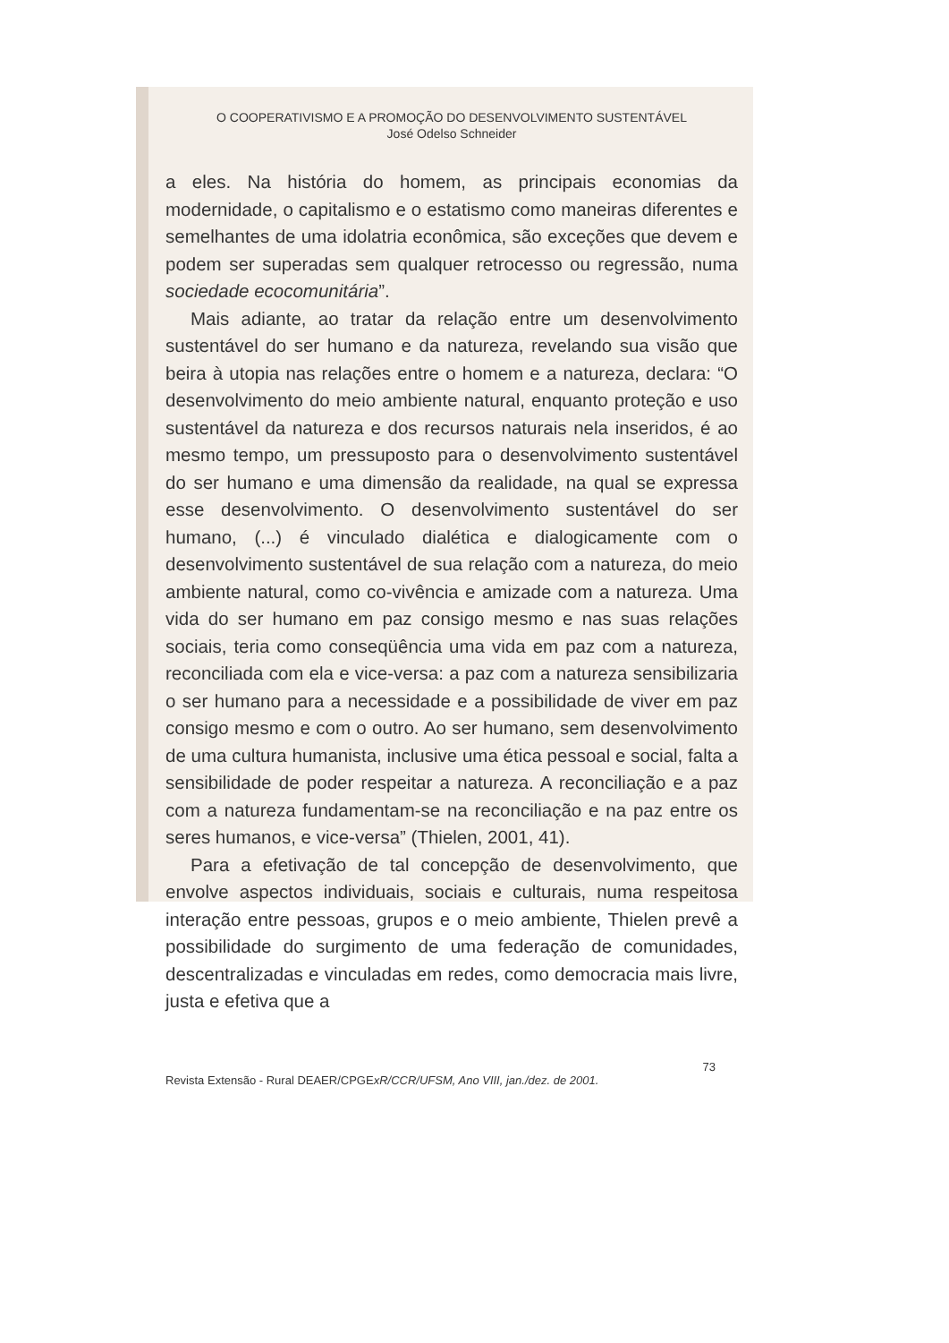O COOPERATIVISMO E A PROMOÇÃO DO DESENVOLVIMENTO SUSTENTÁVEL
José Odelso Schneider
a eles. Na história do homem, as principais economias da modernidade, o capitalismo e o estatismo como maneiras diferentes e semelhantes de uma idolatria econômica, são exceções que devem e podem ser superadas sem qualquer retrocesso ou regressão, numa sociedade ecocomunitária”.
Mais adiante, ao tratar da relação entre um desenvolvimento sustentável do ser humano e da natureza, revelando sua visão que beira à utopia nas relações entre o homem e a natureza, declara: “O desenvolvimento do meio ambiente natural, enquanto proteção e uso sustentável da natureza e dos recursos naturais nela inseridos, é ao mesmo tempo, um pressuposto para o desenvolvimento sustentável do ser humano e uma dimensão da realidade, na qual se expressa esse desenvolvimento. O desenvolvimento sustentável do ser humano, (...) é vinculado dialética e dialogicamente com o desenvolvimento sustentável de sua relação com a natureza, do meio ambiente natural, como co-vivência e amizade com a natureza. Uma vida do ser humano em paz consigo mesmo e nas suas relações sociais, teria como conseqüência uma vida em paz com a natureza, reconciliada com ela e vice-versa: a paz com a natureza sensibilizaria o ser humano para a necessidade e a possibilidade de viver em paz consigo mesmo e com o outro. Ao ser humano, sem desenvolvimento de uma cultura humanista, inclusive uma ética pessoal e social, falta a sensibilidade de poder respeitar a natureza. A reconciliação e a paz com a natureza fundamentam-se na reconciliação e na paz entre os seres humanos, e vice-versa” (Thielen, 2001, 41).
Para a efetivação de tal concepção de desenvolvimento, que envolve aspectos individuais, sociais e culturais, numa respeitosa interação entre pessoas, grupos e o meio ambiente, Thielen prevê a possibilidade do surgimento de uma federação de comunidades, descentralizadas e vinculadas em redes, como democracia mais livre, justa e efetiva que a
73
Revista Extensão - Rural DEAER/CPGExR/CCR/UFSM, Ano VIII, jan./dez. de 2001.